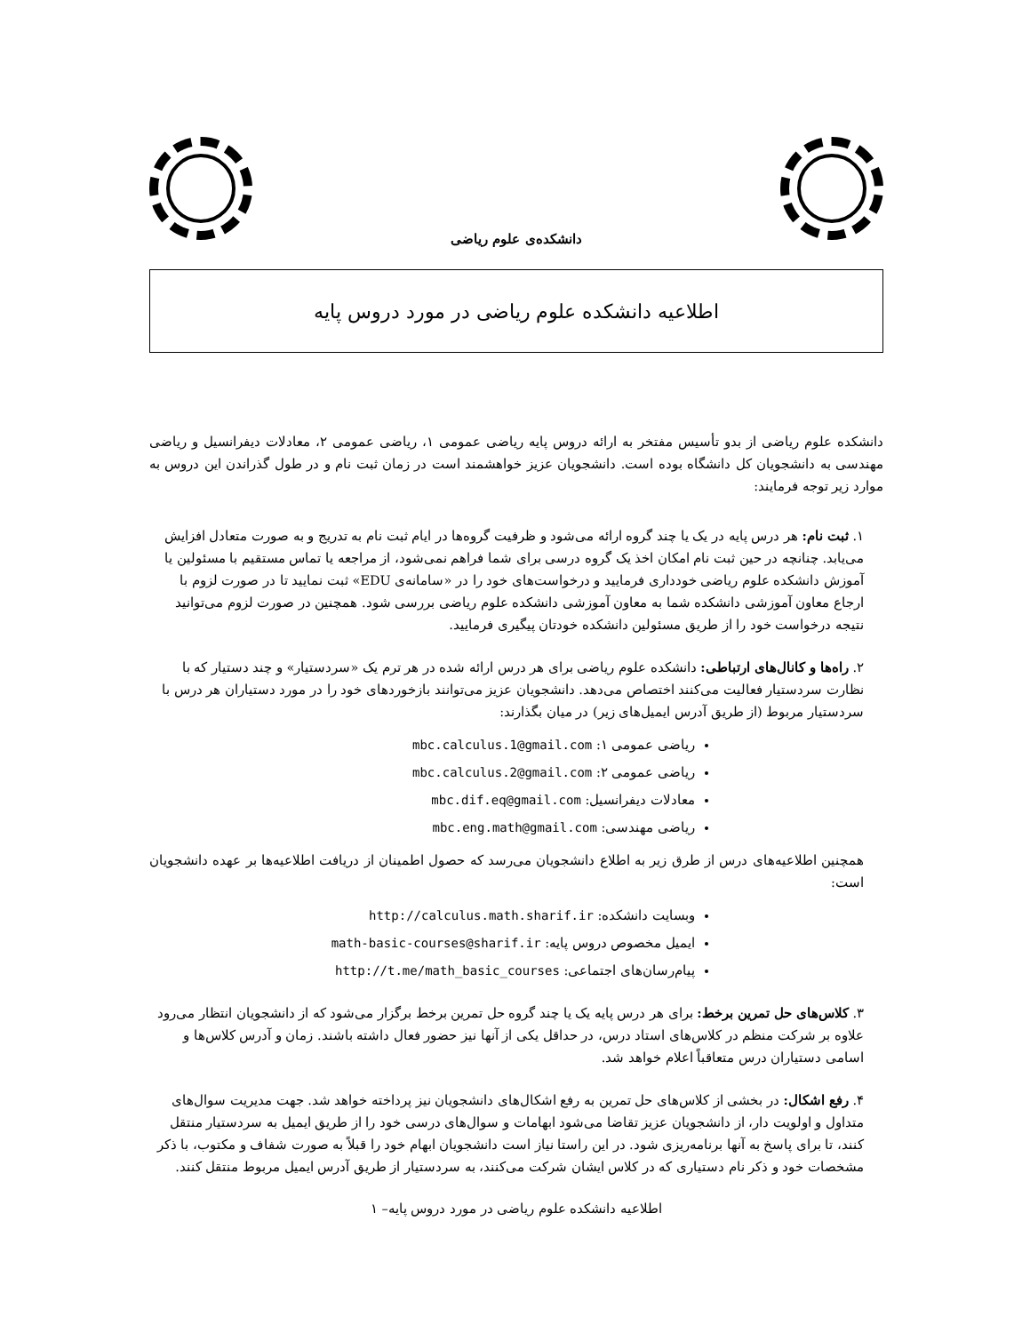دانشکده‌ی علوم ریاضی
اطلاعیه دانشکده علوم ریاضی در مورد دروس پایه
دانشکده علوم ریاضی از بدو تأسیس مفتخر به ارائه دروس پایه ریاضی عمومی ۱، ریاضی عمومی ۲، معادلات دیفرانسیل و ریاضی مهندسی به دانشجویان کل دانشگاه بوده است. دانشجویان عزیز خواهشمند است در زمان ثبت نام و در طول گذراندن این دروس به موارد زیر توجه فرمایند:
۱. ثبت نام: هر درس پایه در یک یا چند گروه ارائه می‌شود و ظرفیت گروه‌ها در ایام ثبت نام به تدریج و به صورت متعادل افزایش می‌یابد. چنانچه در حین ثبت نام امکان اخذ یک گروه درسی برای شما فراهم نمی‌شود، از مراجعه یا تماس مستقیم با مسئولین یا آموزش دانشکده علوم ریاضی خودداری فرمایید و درخواست‌های خود را در «سامانه‌ی EDU» ثبت نمایید تا در صورت لزوم با ارجاع معاون آموزشی دانشکده شما به معاون آموزشی دانشکده علوم ریاضی بررسی شود. همچنین در صورت لزوم می‌توانید نتیجه درخواست خود را از طریق مسئولین دانشکده خودتان پیگیری فرمایید.
۲. راه‌ها و کانال‌های ارتباطی: دانشکده علوم ریاضی برای هر درس ارائه شده در هر ترم یک «سردستیار» و چند دستیار که با نظارت سردستیار فعالیت می‌کنند اختصاص می‌دهد. دانشجویان عزیز می‌توانند بازخوردهای خود را در مورد دستیاران هر درس با سردستیار مربوط (از طریق آدرس ایمیل‌های زیر) در میان بگذارند:
ریاضی عمومی ۱: mbc.calculus.1@gmail.com
ریاضی عمومی ۲: mbc.calculus.2@gmail.com
معادلات دیفرانسیل: mbc.dif.eq@gmail.com
ریاضی مهندسی: mbc.eng.math@gmail.com
همچنین اطلاعیه‌های درس از طرق زیر به اطلاع دانشجویان می‌رسد که حصول اطمینان از دریافت اطلاعیه‌ها بر عهده دانشجویان است:
وبسایت دانشکده: http://calculus.math.sharif.ir
ایمیل مخصوص دروس پایه: math-basic-courses@sharif.ir
پیام‌رسان‌های اجتماعی: http://t.me/math_basic_courses
۳. کلاس‌های حل تمرین برخط: برای هر درس پایه یک یا چند گروه حل تمرین برخط برگزار می‌شود که از دانشجویان انتظار می‌رود علاوه بر شرکت منظم در کلاس‌های استاد درس، در حداقل یکی از آنها نیز حضور فعال داشته باشند. زمان و آدرس کلاس‌ها و اسامی دستیاران درس متعاقباً اعلام خواهد شد.
۴. رفع اشکال: در بخشی از کلاس‌های حل تمرین به رفع اشکال‌های دانشجویان نیز پرداخته خواهد شد. جهت مدیریت سوال‌های متداول و اولویت دار، از دانشجویان عزیز تقاضا می‌شود ابهامات و سوال‌های درسی خود را از طریق ایمیل به سردستیار منتقل کنند، تا برای پاسخ به آنها برنامه‌ریزی شود. در این راستا نیاز است دانشجویان ابهام خود را قبلاً به صورت شفاف و مکتوب، با ذکر مشخصات خود و ذکر نام دستیاری که در کلاس ایشان شرکت می‌کنند، به سردستیار از طریق آدرس ایمیل مربوط منتقل کنند.
اطلاعیه دانشکده علوم ریاضی در مورد دروس پایه– ۱